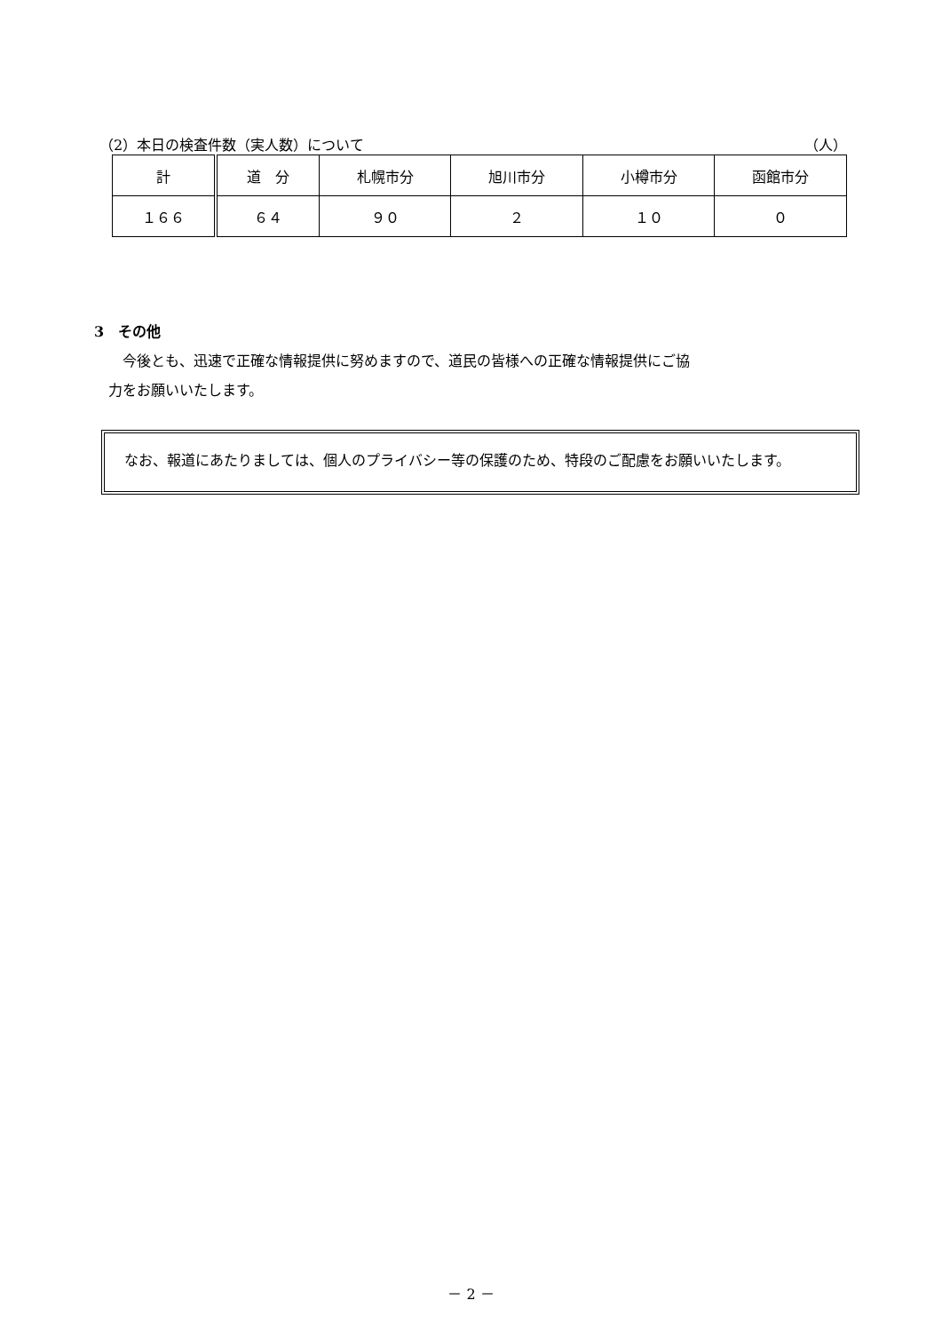（2）本日の検査件数（実人数）について （人）
| 計 | 道 分 | 札幌市分 | 旭川市分 | 小樽市分 | 函館市分 |
| --- | --- | --- | --- | --- | --- |
| １６６ | ６４ | ９０ | ２ | １０ | ０ |
3　その他
　　今後とも、迅速で正確な情報提供に努めますので、道民の皆様への正確な情報提供にご協
　力をお願いいたします。
　なお、報道にあたりましては、個人のプライバシー等の保護のため、特段のご配慮をお願いいたします。
－ 2 －